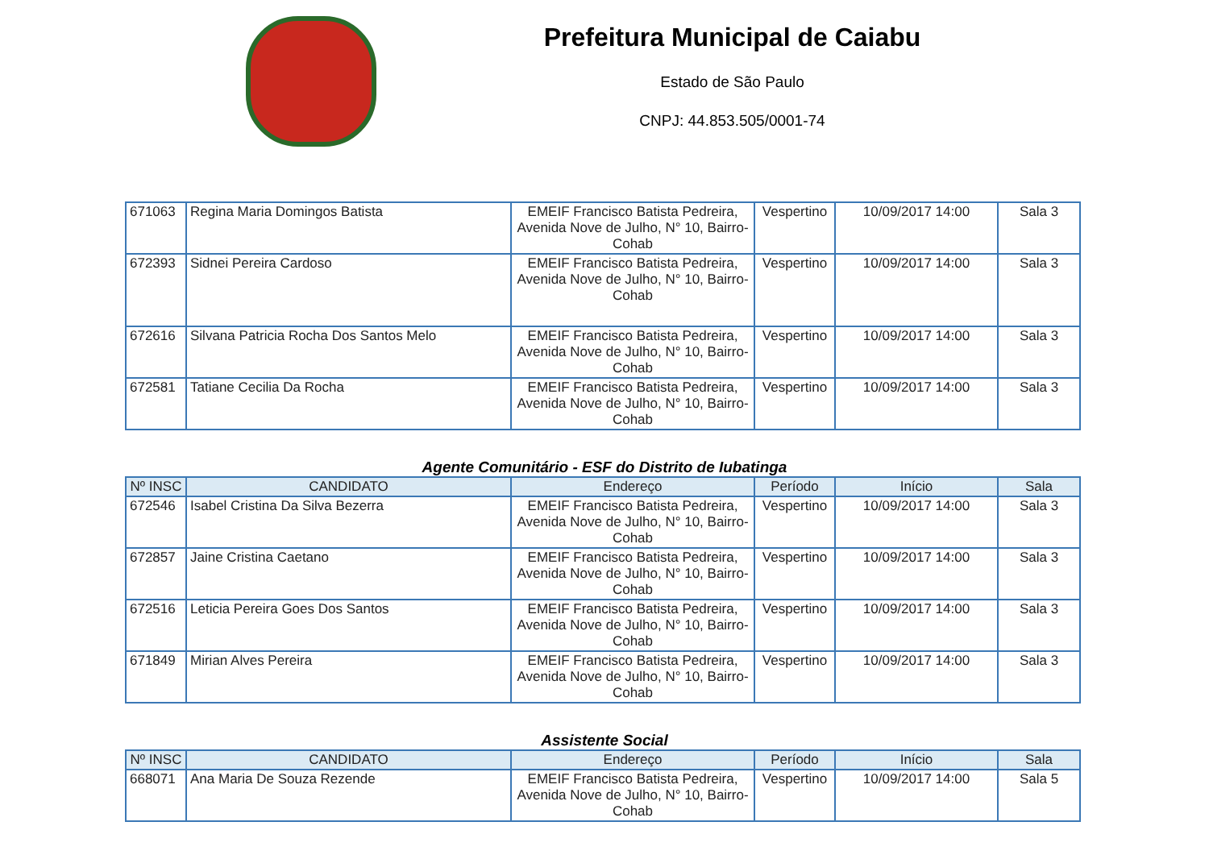Prefeitura Municipal de Caiabu
Estado de São Paulo
CNPJ: 44.853.505/0001-74
| 671063 | Regina Maria Domingos Batista | EMEIF Francisco Batista Pedreira, Avenida Nove de Julho, N° 10, Bairro-Cohab | Vespertino | 10/09/2017 14:00 | Sala 3 |
| 672393 | Sidnei Pereira Cardoso | EMEIF Francisco Batista Pedreira, Avenida Nove de Julho, N° 10, Bairro-Cohab | Vespertino | 10/09/2017 14:00 | Sala 3 |
| 672616 | Silvana Patricia Rocha Dos Santos Melo | EMEIF Francisco Batista Pedreira, Avenida Nove de Julho, N° 10, Bairro-Cohab | Vespertino | 10/09/2017 14:00 | Sala 3 |
| 672581 | Tatiane Cecilia Da Rocha | EMEIF Francisco Batista Pedreira, Avenida Nove de Julho, N° 10, Bairro-Cohab | Vespertino | 10/09/2017 14:00 | Sala 3 |
Agente Comunitário - ESF do Distrito de Iubatinga
| Nº INSC | CANDIDATO | Endereço | Período | Início | Sala |
| --- | --- | --- | --- | --- | --- |
| 672546 | Isabel Cristina Da Silva Bezerra | EMEIF Francisco Batista Pedreira, Avenida Nove de Julho, N° 10, Bairro-Cohab | Vespertino | 10/09/2017 14:00 | Sala 3 |
| 672857 | Jaine Cristina Caetano | EMEIF Francisco Batista Pedreira, Avenida Nove de Julho, N° 10, Bairro-Cohab | Vespertino | 10/09/2017 14:00 | Sala 3 |
| 672516 | Leticia Pereira Goes Dos Santos | EMEIF Francisco Batista Pedreira, Avenida Nove de Julho, N° 10, Bairro-Cohab | Vespertino | 10/09/2017 14:00 | Sala 3 |
| 671849 | Mirian Alves Pereira | EMEIF Francisco Batista Pedreira, Avenida Nove de Julho, N° 10, Bairro-Cohab | Vespertino | 10/09/2017 14:00 | Sala 3 |
Assistente Social
| Nº INSC | CANDIDATO | Endereço | Período | Início | Sala |
| --- | --- | --- | --- | --- | --- |
| 668071 | Ana Maria De Souza Rezende | EMEIF Francisco Batista Pedreira, Avenida Nove de Julho, N° 10, Bairro-Cohab | Vespertino | 10/09/2017 14:00 | Sala 5 |